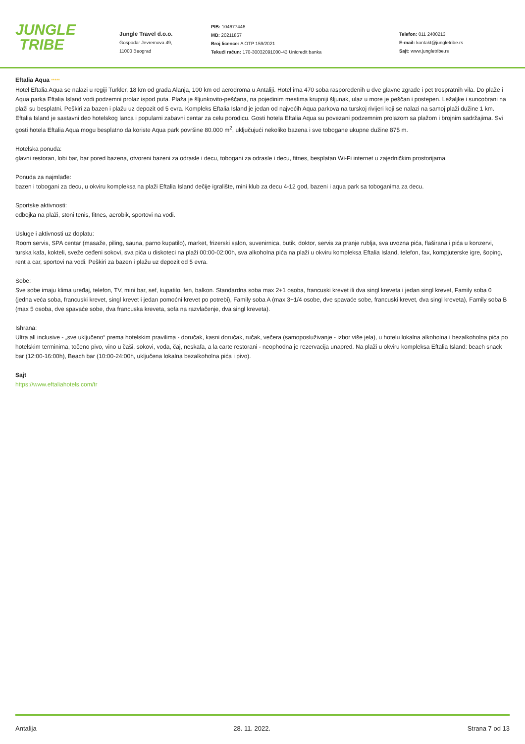JUNGLE
TRIBE
Jungle Travel d.o.o.
Gospodar Jevremova 49,
11000 Beograd
PIB: 104677446
MB: 20211857
Broj licence: A OTP 159/2021
Tekući račun: 170-30032091000-43 Unicredit banka
Telefon: 011 2400213
E-mail: kontakt@jungletribe.rs
Sajt: www.jungletribe.rs
Eftalia Aqua *****
Hotel Eftalia Aqua se nalazi u regiji Turkler, 18 km od grada Alanja, 100 km od aerodroma u Antaliji. Hotel ima 470 soba raspoređenih u dve glavne zgrade i pet trospratnih vila. Do plaže i Aqua parka Eftalia Island vodi podzemni prolaz ispod puta. Plaža je šljunkovito-peščana, na pojedinim mestima krupniji šljunak, ulaz u more je peščan i postepen. Ležaljke i suncobrani na plaži su besplatni. Peškiri za bazen i plažu uz depozit od 5 evra. Kompleks Eftalia Island je jedan od najvećih Aqua parkova na turskoj rivijeri koji se nalazi na samoj plaži dužine 1 km. Eftalia Island je sastavni deo hotelskog lanca i popularni zabavni centar za celu porodicu. Gosti hotela Eftalia Aqua su povezani podzemnim prolazom sa plažom i brojnim sadržajima. Svi gosti hotela Eftalia Aqua mogu besplatno da koriste Aqua park površine 80.000 m<sup>2</sup>, uključujući nekoliko bazena i sve tobogane ukupne dužine 875 m.
Hotelska ponuda:
glavni restoran, lobi bar, bar pored bazena, otvoreni bazeni za odrasle i decu, tobogani za odrasle i decu, fitnes, besplatan Wi-Fi internet u zajedničkim prostorijama.
Ponuda za najmlađe:
bazen i tobogani za decu, u okviru kompleksa na plaži Eftalia Island dečije igralište, mini klub za decu 4-12 god, bazeni i aqua park sa toboganima za decu.
Sportske aktivnosti:
odbojka na plaži, stoni tenis, fitnes, aerobik, sportovi na vodi.
Usluge i aktivnosti uz doplatu:
Room servis, SPA centar (masaže, piling, sauna, parno kupatilo), market, frizerski salon, suvenirnica, butik, doktor, servis za pranje rublja, sva uvozna pića, flaširana i pića u konzervi, turska kafa, kokteli, sveže ceđeni sokovi, sva pića u diskoteci na plaži 00:00-02:00h, sva alkoholna pića na plaži u okviru kompleksa Eftalia Island, telefon, fax, kompjuterske igre, šoping, rent a car, sportovi na vodi. Peškiri za bazen i plažu uz depozit od 5 evra.
Sobe:
Sve sobe imaju klima uređaj, telefon, TV, mini bar, sef, kupatilo, fen, balkon. Standardna soba max 2+1 osoba, francuski krevet ili dva singl kreveta i jedan singl krevet, Family soba 0 (jedna veća soba, francuski krevet, singl krevet i jedan pomoćni krevet po potrebi), Family soba A (max 3+1/4 osobe, dve spavaće sobe, francuski krevet, dva singl kreveta), Family soba B (max 5 osoba, dve spavaće sobe, dva francuska kreveta, sofa na razvlačenje, dva singl kreveta).
Ishrana:
Ultra all inclusive - „sve uključeno“ prema hotelskim pravilima - doručak, kasni doručak, ručak, večera (samoposluživanje - izbor više jela), u hotelu lokalna alkoholna i bezalkoholna pića po hotelskim terminima, točeno pivo, vino u čaši, sokovi, voda, čaj, neskafa, a la carte restorani - neophodna je rezervacija unapred. Na plaži u okviru kompleksa Eftalia Island: beach snack bar (12:00-16:00h), Beach bar (10:00-24:00h, uključena lokalna bezalkoholna pića i pivo).
Sajt
https://www.eftaliahotels.com/tr
Antalija 28. 11. 2022. Strana 7 od 13